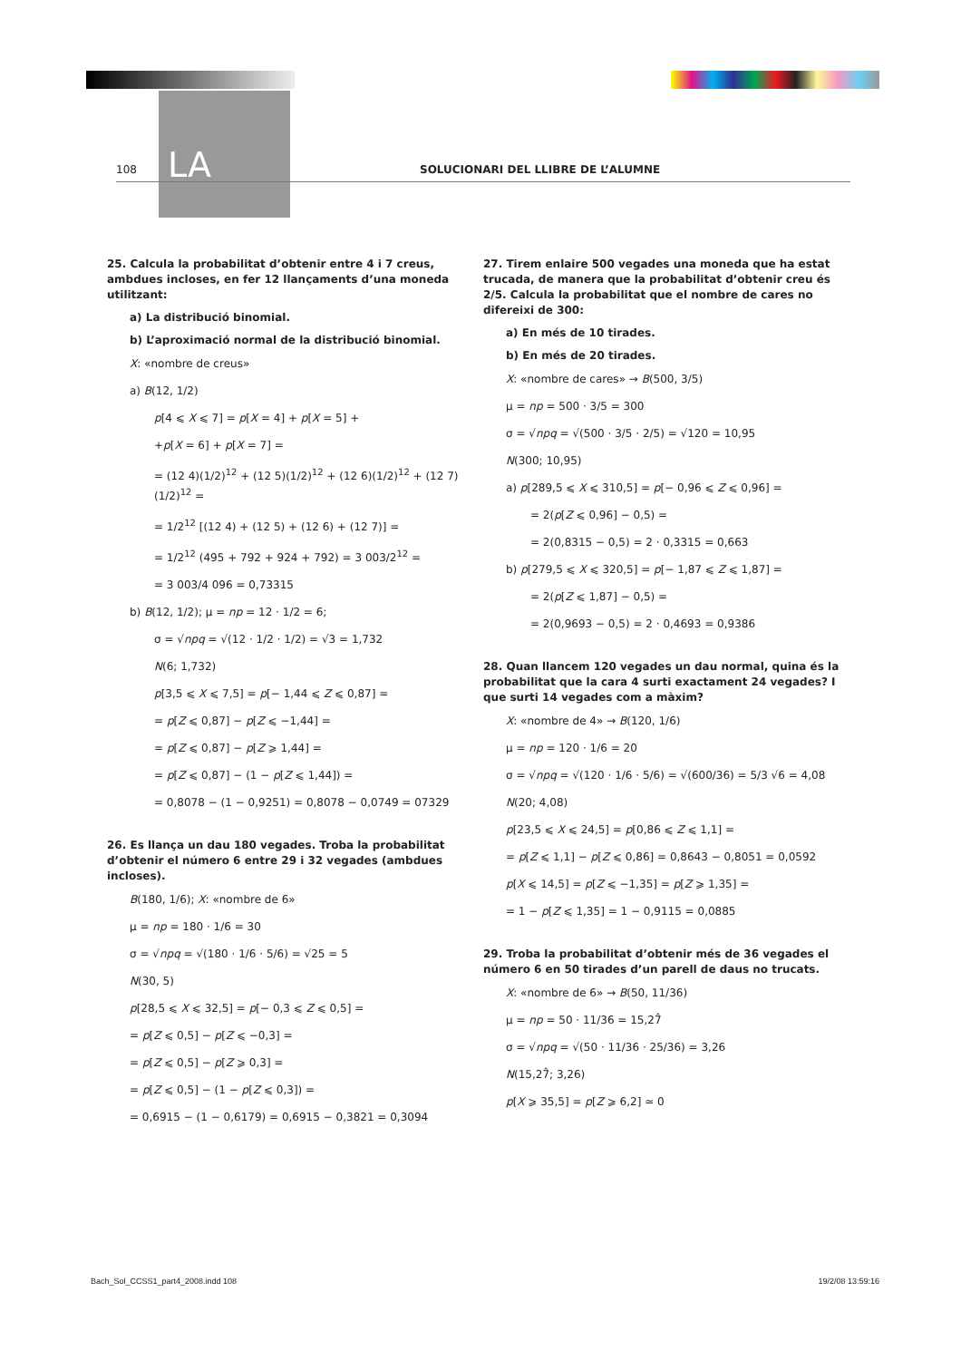LA
108
SOLUCIONARI DEL LLIBRE DE L’ALUMNE
25. Calcula la probabilitat d’obtenir entre 4 i 7 creus, ambdues incloses, en fer 12 llançaments d’una moneda utilitzant:
a) La distribució binomial.
b) L’aproximació normal de la distribució binomial.
X: «nombre de creus»
a) B(12, 1/2)
p[4 ⩽ X ⩽ 7] = p[X = 4] + p[X = 5] +
+p[X = 6] + p[X = 7] =
= (12 4)(1/2)<sup>12</sup> + (12 5)(1/2)<sup>12</sup> + (12 6)(1/2)<sup>12</sup> + (12 7)(1/2)<sup>12</sup> =
= 1/2<sup>12</sup> [(12 4) + (12 5) + (12 6) + (12 7)] =
= 1/2<sup>12</sup> (495 + 792 + 924 + 792) = 3 003/2<sup>12</sup> =
= 3 003/4 096 = 0,73315
b) B(12, 1/2); μ = np = 12 · 1/2 = 6;
σ = √npq = √(12 · 1/2 · 1/2) = √3 = 1,732
N(6; 1,732)
p[3,5 ⩽ X ⩽ 7,5] = p[− 1,44 ⩽ Z ⩽ 0,87] =
= p[Z ⩽ 0,87] − p[Z ⩽ −1,44] =
= p[Z ⩽ 0,87] − p[Z ⩾ 1,44] =
= p[Z ⩽ 0,87] − (1 − p[Z ⩽ 1,44]) =
= 0,8078 − (1 − 0,9251) = 0,8078 − 0,0749 = 07329
26. Es llança un dau 180 vegades. Troba la probabilitat d’obtenir el número 6 entre 29 i 32 vegades (ambdues incloses).
B(180, 1/6); X: «nombre de 6»
μ = np = 180 · 1/6 = 30
σ = √npq = √(180 · 1/6 · 5/6) = √25 = 5
N(30, 5)
p[28,5 ⩽ X ⩽ 32,5] = p[− 0,3 ⩽ Z ⩽ 0,5] =
= p[Z ⩽ 0,5] − p[Z ⩽ −0,3] =
= p[Z ⩽ 0,5] − p[Z ⩾ 0,3] =
= p[Z ⩽ 0,5] − (1 − p[Z ⩽ 0,3]) =
= 0,6915 − (1 − 0,6179) = 0,6915 − 0,3821 = 0,3094
27. Tirem enlaire 500 vegades una moneda que ha estat trucada, de manera que la probabilitat d’obtenir creu és 2/5. Calcula la probabilitat que el nombre de cares no difereixi de 300:
a) En més de 10 tirades.
b) En més de 20 tirades.
X: «nombre de cares» → B(500, 3/5)
μ = np = 500 · 3/5 = 300
σ = √npq = √(500 · 3/5 · 2/5) = √120 = 10,95
N(300; 10,95)
a) p[289,5 ⩽ X ⩽ 310,5] = p[− 0,96 ⩽ Z ⩽ 0,96] =
= 2(p[Z ⩽ 0,96] − 0,5) =
= 2(0,8315 − 0,5) = 2 · 0,3315 = 0,663
b) p[279,5 ⩽ X ⩽ 320,5] = p[− 1,87 ⩽ Z ⩽ 1,87] =
= 2(p[Z ⩽ 1,87] − 0,5) =
= 2(0,9693 − 0,5) = 2 · 0,4693 = 0,9386
28. Quan llancem 120 vegades un dau normal, quina és la probabilitat que la cara 4 surti exactament 24 vegades? I que surti 14 vegades com a màxim?
X: «nombre de 4» → B(120, 1/6)
μ = np = 120 · 1/6 = 20
σ = √npq = √(120 · 1/6 · 5/6) = √(600/36) = 5/3 √6 = 4,08
N(20; 4,08)
p[23,5 ⩽ X ⩽ 24,5] = p[0,86 ⩽ Z ⩽ 1,1] =
= p[Z ⩽ 1,1] − p[Z ⩽ 0,86] = 0,8643 − 0,8051 = 0,0592
p[X ⩽ 14,5] = p[Z ⩽ −1,35] = p[Z ⩾ 1,35] =
= 1 − p[Z ⩽ 1,35] = 1 − 0,9115 = 0,0885
29. Troba la probabilitat d’obtenir més de 36 vegades el número 6 en 50 tirades d’un parell de daus no trucats.
X: «nombre de 6» → B(50, 11/36)
μ = np = 50 · 11/36 = 15,27̂
σ = √npq = √(50 · 11/36 · 25/36) = 3,26
N(15,27̂; 3,26)
p[X ⩾ 35,5] = p[Z ⩾ 6,2] ≃ 0
Bach_Sol_CCSS1_part4_2008.indd 108 19/2/08 13:59:16